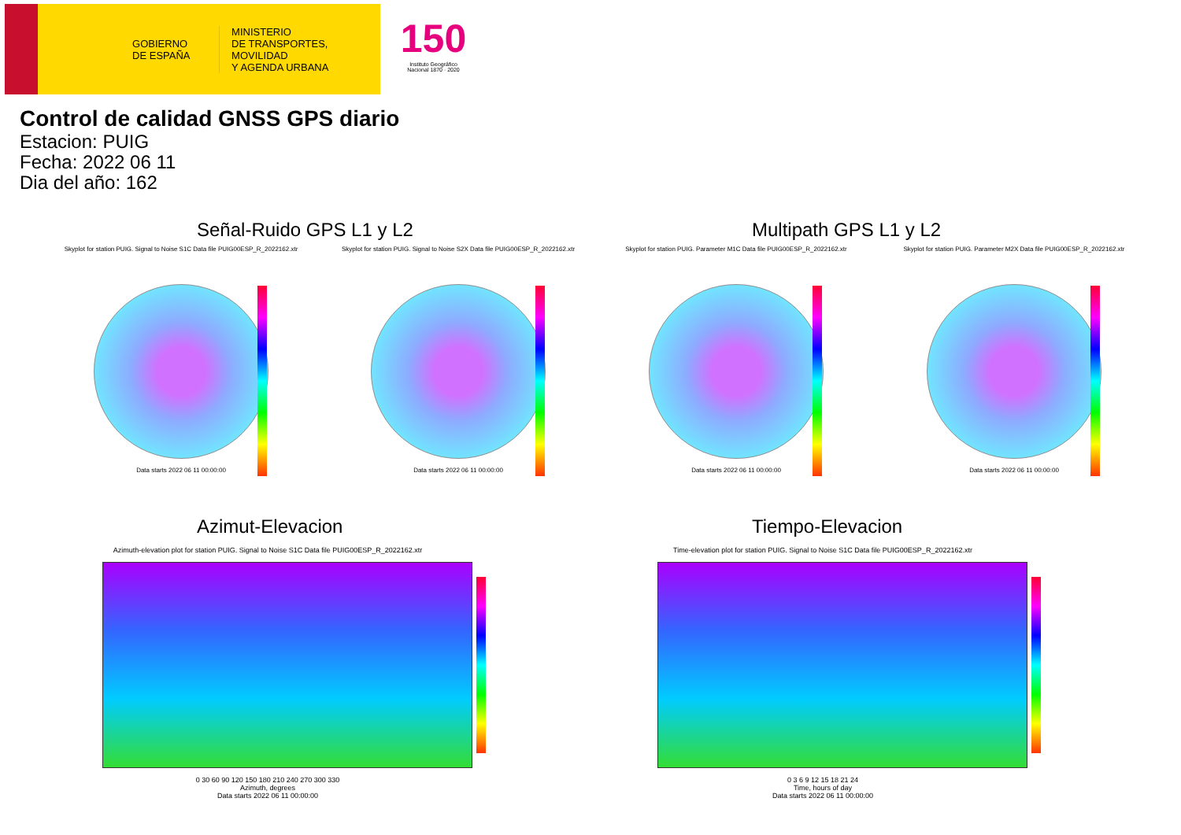GOBIERNO
DE ESPAÑA
MINISTERIO
DE TRANSPORTES, MOVILIDAD
Y AGENDA URBANA
150
Instituto Geográfico Nacional 1870 · 2020
Control de calidad GNSS GPS diario
Estacion: PUIG
Fecha: 2022 06 11
Dia del año: 162
Señal-Ruido GPS L1 y L2 Multipath GPS L1 y L2
Skyplot for station PUIG. Signal to Noise S1C Data file PUIG00ESP_R_2022162.xtr
Data starts 2022 06 11 00:00:00
Skyplot for station PUIG. Signal to Noise S2X Data file PUIG00ESP_R_2022162.xtr
Data starts 2022 06 11 00:00:00
Skyplot for station PUIG. Parameter M1C Data file PUIG00ESP_R_2022162.xtr
Data starts 2022 06 11 00:00:00
Skyplot for station PUIG. Parameter M2X Data file PUIG00ESP_R_2022162.xtr
Data starts 2022 06 11 00:00:00
Azimut-Elevacion Tiempo-Elevacion
Azimuth-elevation plot for station PUIG. Signal to Noise S1C Data file PUIG00ESP_R_2022162.xtr
0 30 60 90 120 150 180 210 240 270 300 330
Azimuth, degrees
Data starts 2022 06 11 00:00:00
Time-elevation plot for station PUIG. Signal to Noise S1C Data file PUIG00ESP_R_2022162.xtr
0 3 6 9 12 15 18 21 24
Time, hours of day
Data starts 2022 06 11 00:00:00